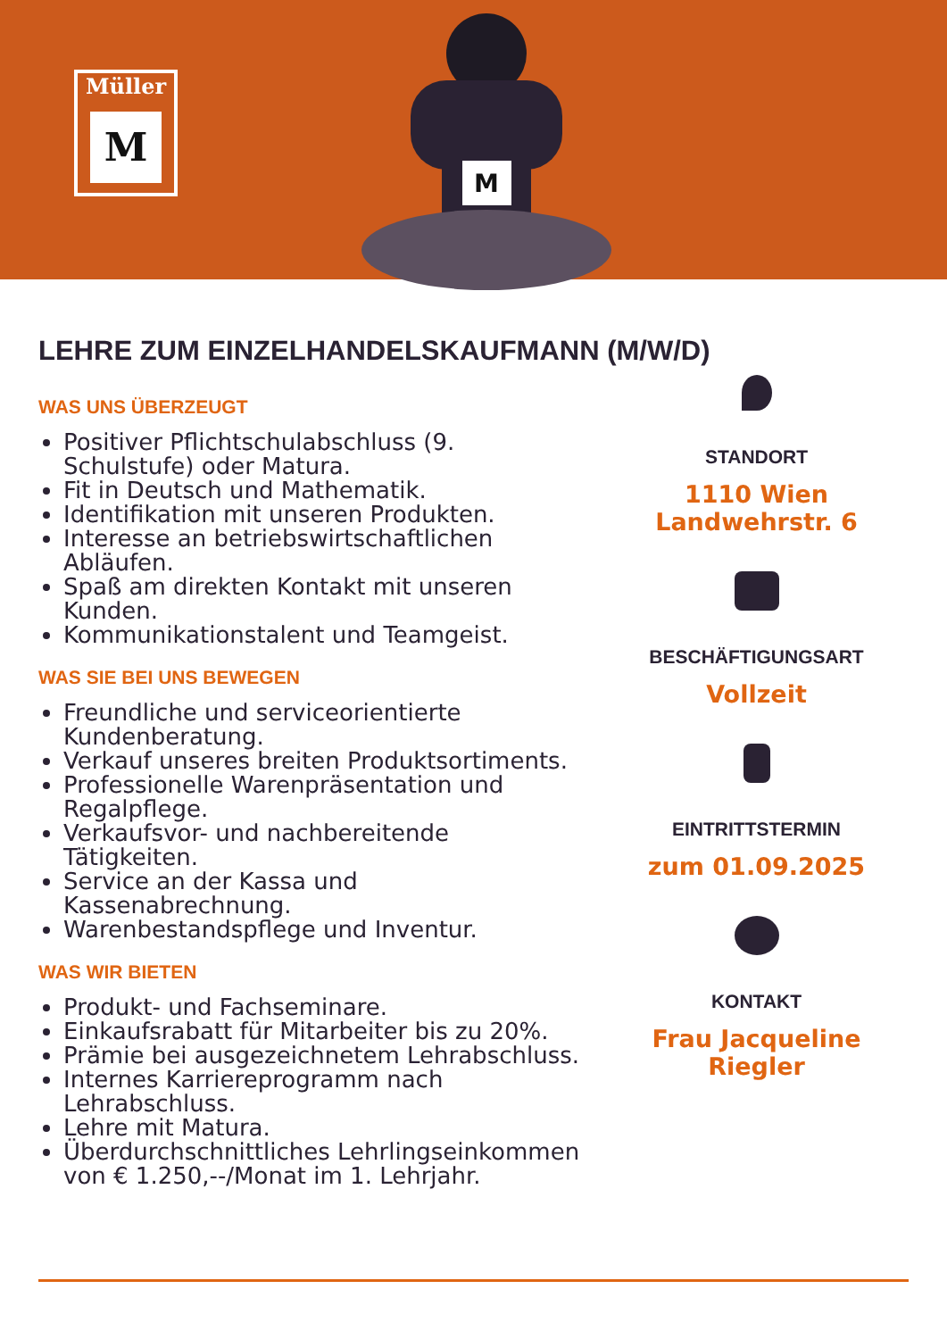Müller
M
M
LEHRE ZUM EINZELHANDELSKAUFMANN (M/W/D)
WAS UNS ÜBERZEUGT
Positiver Pflichtschulabschluss (9. Schulstufe) oder Matura.
Fit in Deutsch und Mathematik.
Identifikation mit unseren Produkten.
Interesse an betriebswirtschaftlichen Abläufen.
Spaß am direkten Kontakt mit unseren Kunden.
Kommunikationstalent und Teamgeist.
WAS SIE BEI UNS BEWEGEN
Freundliche und serviceorientierte Kundenberatung.
Verkauf unseres breiten Produktsortiments.
Professionelle Warenpräsentation und Regalpflege.
Verkaufsvor- und nachbereitende Tätigkeiten.
Service an der Kassa und Kassenabrechnung.
Warenbestandspflege und Inventur.
WAS WIR BIETEN
Produkt- und Fachseminare.
Einkaufsrabatt für Mitarbeiter bis zu 20%.
Prämie bei ausgezeichnetem Lehrabschluss.
Internes Karriereprogramm nach Lehrabschluss.
Lehre mit Matura.
Überdurchschnittliches Lehrlingseinkommen von € 1.250,--/Monat im 1. Lehrjahr.
STANDORT
1110 Wien
Landwehrstr. 6
BESCHÄFTIGUNGSART
Vollzeit
EINTRITTSTERMIN
zum 01.09.2025
KONTAKT
Frau Jacqueline Riegler